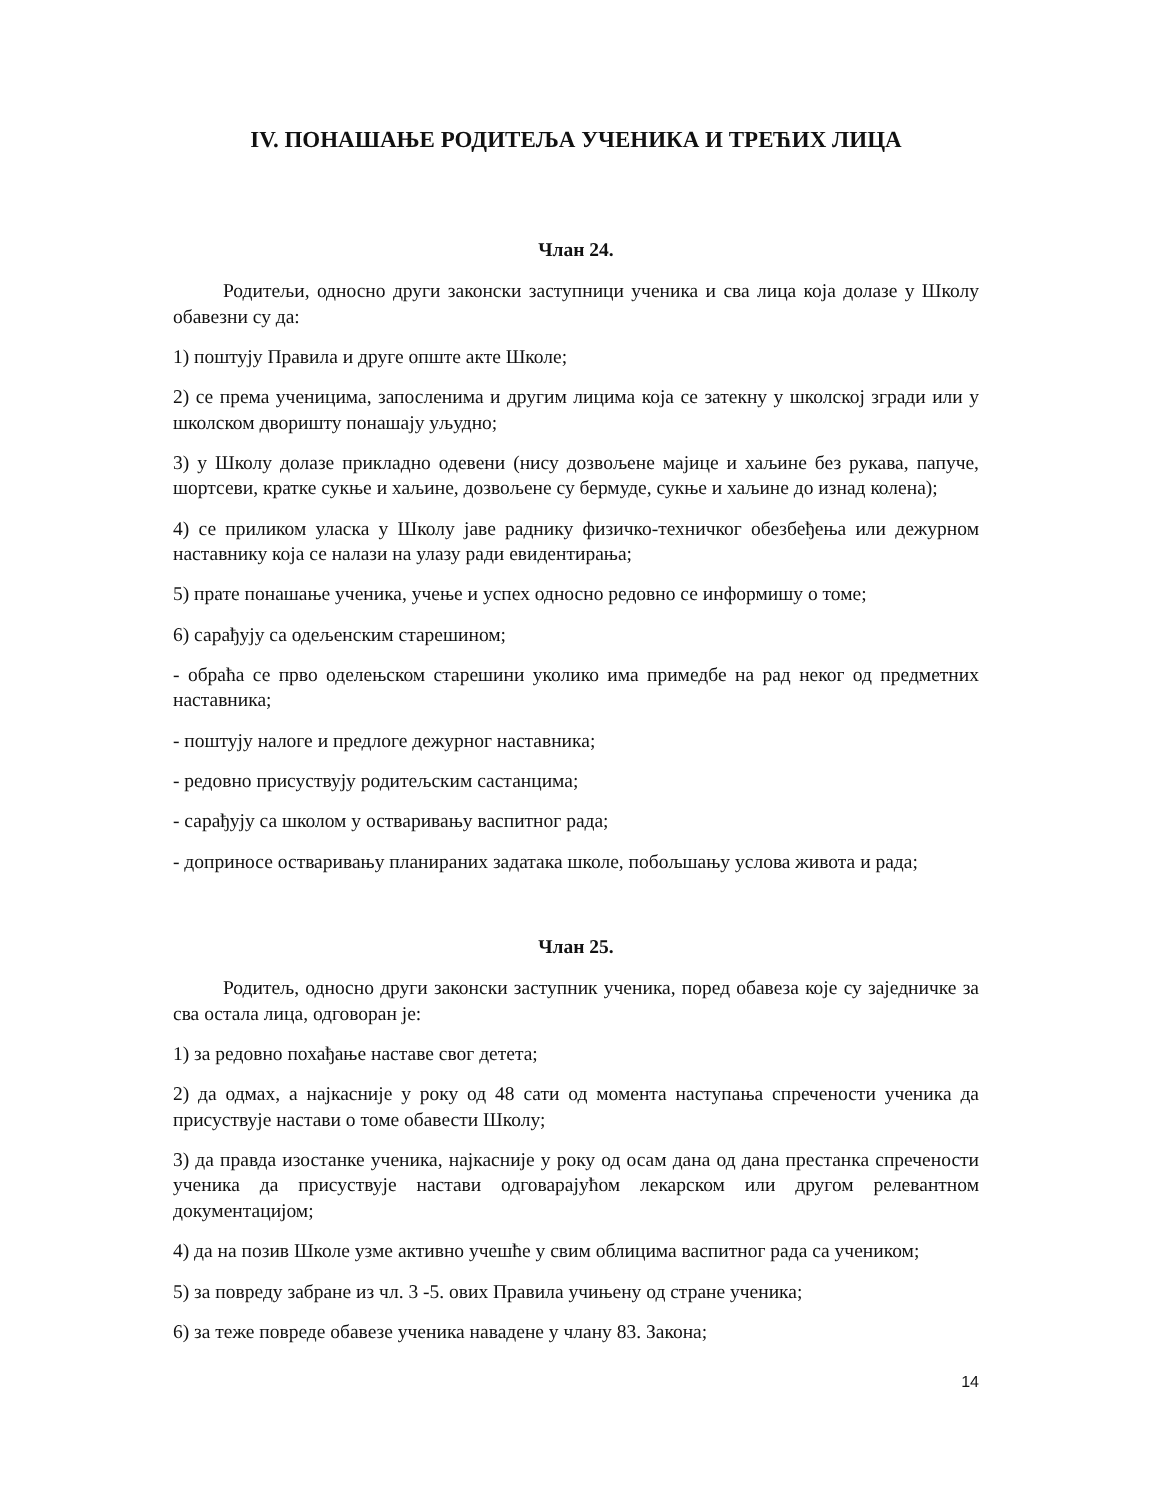IV. ПОНАШАЊЕ РОДИТЕЉА УЧЕНИКА И ТРЕЋИХ ЛИЦА
Члан 24.
Родитељи, односно други законски заступници ученика и сва лица која долазе у Школу обавезни су да:
1) поштују Правила и друге опште акте Школе;
2) се према ученицима, запосленима и другим лицима која се затекну у школској згради или у школском дворишту понашају уљудно;
3) у Школу долазе прикладно одевени (нису дозвољене мајице и хаљине без рукава, папуче, шортсеви, кратке сукње и хаљине, дозвољене су бермуде, сукње и хаљине до изнад колена);
4) се приликом уласка у Школу јаве раднику физичко-техничког обезбеђења или дежурном наставнику која се налази на улазу ради евидентирања;
5) прате понашање ученика, учење и успех односно редовно се информишу о томе;
6) сарађују са одељенским старешином;
- обраћа се прво оделењском старешини уколико има примедбе на рад неког од предметних наставника;
- поштују налоге и предлоге дежурног наставника;
- редовно присуствују родитељским састанцима;
- сарађују са школом у остваривању васпитног рада;
- доприносе остваривању планираних задатака школе, побољшању услова живота и рада;
Члан 25.
Родитељ, односно други законски заступник ученика, поред обавеза које су заједничке за сва остала лица, одговоран је:
1) за редовно похађање наставе свог детета;
2) да одмах, а најкасније у року од 48 сати од момента наступања спречености ученика да присуствује настави о томе обавести Школу;
3) да правда изостанке ученика, најкасније у року од осам дана од дана престанка спречености ученика да присуствује настави одговарајућом лекарском или другом релевантном документацијом;
4) да на позив Школе узме активно учешће у свим облицима васпитног рада са учеником;
5) за повреду забране из чл. 3 -5. ових Правила учињену од стране ученика;
6) за теже повреде обавезе ученика навадене у члану 83. Закона;
14